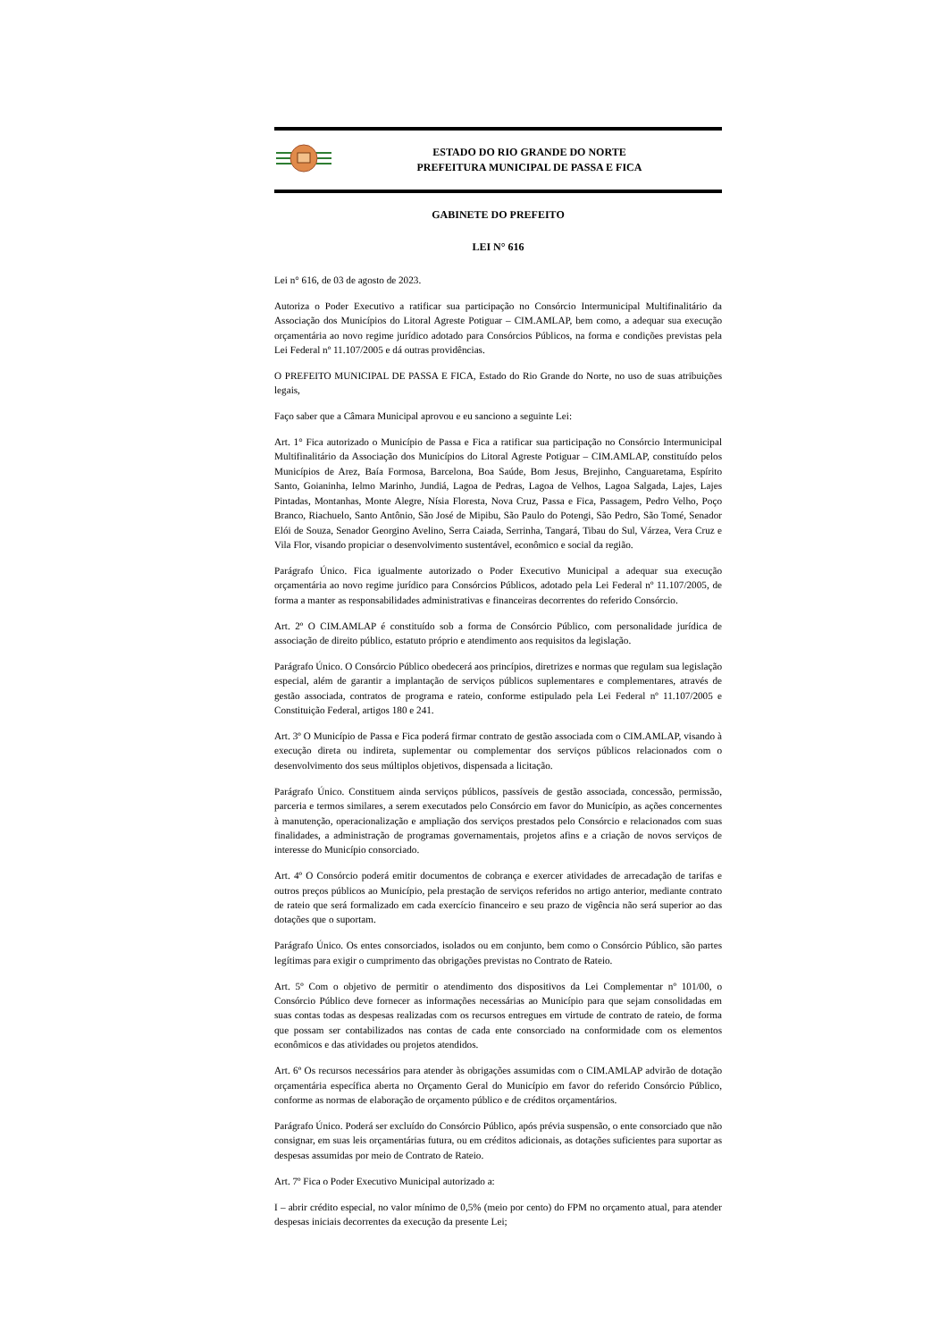ESTADO DO RIO GRANDE DO NORTE
PREFEITURA MUNICIPAL DE PASSA E FICA
GABINETE DO PREFEITO
LEI N° 616
Lei n° 616, de 03 de agosto de 2023.
Autoriza o Poder Executivo a ratificar sua participação no Consórcio Intermunicipal Multifinalitário da Associação dos Municípios do Litoral Agreste Potiguar – CIM.AMLAP, bem como, a adequar sua execução orçamentária ao novo regime jurídico adotado para Consórcios Públicos, na forma e condições previstas pela Lei Federal nº 11.107/2005 e dá outras providências.
O PREFEITO MUNICIPAL DE PASSA E FICA, Estado do Rio Grande do Norte, no uso de suas atribuições legais,
Faço saber que a Câmara Municipal aprovou e eu sanciono a seguinte Lei:
Art. 1° Fica autorizado o Município de Passa e Fica a ratificar sua participação no Consórcio Intermunicipal Multifinalitário da Associação dos Municípios do Litoral Agreste Potiguar – CIM.AMLAP, constituído pelos Municípios de Arez, Baía Formosa, Barcelona, Boa Saúde, Bom Jesus, Brejinho, Canguaretama, Espírito Santo, Goianinha, Ielmo Marinho, Jundiá, Lagoa de Pedras, Lagoa de Velhos, Lagoa Salgada, Lajes, Lajes Pintadas, Montanhas, Monte Alegre, Nísia Floresta, Nova Cruz, Passa e Fica, Passagem, Pedro Velho, Poço Branco, Riachuelo, Santo Antônio, São José de Mipibu, São Paulo do Potengi, São Pedro, São Tomé, Senador Elói de Souza, Senador Georgino Avelino, Serra Caiada, Serrinha, Tangará, Tibau do Sul, Várzea, Vera Cruz e Vila Flor, visando propiciar o desenvolvimento sustentável, econômico e social da região.
Parágrafo Único. Fica igualmente autorizado o Poder Executivo Municipal a adequar sua execução orçamentária ao novo regime jurídico para Consórcios Públicos, adotado pela Lei Federal nº 11.107/2005, de forma a manter as responsabilidades administrativas e financeiras decorrentes do referido Consórcio.
Art. 2º O CIM.AMLAP é constituído sob a forma de Consórcio Público, com personalidade jurídica de associação de direito público, estatuto próprio e atendimento aos requisitos da legislação.
Parágrafo Único. O Consórcio Público obedecerá aos princípios, diretrizes e normas que regulam sua legislação especial, além de garantir a implantação de serviços públicos suplementares e complementares, através de gestão associada, contratos de programa e rateio, conforme estipulado pela Lei Federal nº 11.107/2005 e Constituição Federal, artigos 180 e 241.
Art. 3º O Município de Passa e Fica poderá firmar contrato de gestão associada com o CIM.AMLAP, visando à execução direta ou indireta, suplementar ou complementar dos serviços públicos relacionados com o desenvolvimento dos seus múltiplos objetivos, dispensada a licitação.
Parágrafo Único. Constituem ainda serviços públicos, passíveis de gestão associada, concessão, permissão, parceria e termos similares, a serem executados pelo Consórcio em favor do Município, as ações concernentes à manutenção, operacionalização e ampliação dos serviços prestados pelo Consórcio e relacionados com suas finalidades, a administração de programas governamentais, projetos afins e a criação de novos serviços de interesse do Município consorciado.
Art. 4º O Consórcio poderá emitir documentos de cobrança e exercer atividades de arrecadação de tarifas e outros preços públicos ao Município, pela prestação de serviços referidos no artigo anterior, mediante contrato de rateio que será formalizado em cada exercício financeiro e seu prazo de vigência não será superior ao das dotações que o suportam.
Parágrafo Único. Os entes consorciados, isolados ou em conjunto, bem como o Consórcio Público, são partes legítimas para exigir o cumprimento das obrigações previstas no Contrato de Rateio.
Art. 5º Com o objetivo de permitir o atendimento dos dispositivos da Lei Complementar nº 101/00, o Consórcio Público deve fornecer as informações necessárias ao Município para que sejam consolidadas em suas contas todas as despesas realizadas com os recursos entregues em virtude de contrato de rateio, de forma que possam ser contabilizados nas contas de cada ente consorciado na conformidade com os elementos econômicos e das atividades ou projetos atendidos.
Art. 6º Os recursos necessários para atender às obrigações assumidas com o CIM.AMLAP advirão de dotação orçamentária específica aberta no Orçamento Geral do Município em favor do referido Consórcio Público, conforme as normas de elaboração de orçamento público e de créditos orçamentários.
Parágrafo Único. Poderá ser excluído do Consórcio Público, após prévia suspensão, o ente consorciado que não consignar, em suas leis orçamentárias futura, ou em créditos adicionais, as dotações suficientes para suportar as despesas assumidas por meio de Contrato de Rateio.
Art. 7º Fica o Poder Executivo Municipal autorizado a:
I – abrir crédito especial, no valor mínimo de 0,5% (meio por cento) do FPM no orçamento atual, para atender despesas iniciais decorrentes da execução da presente Lei;